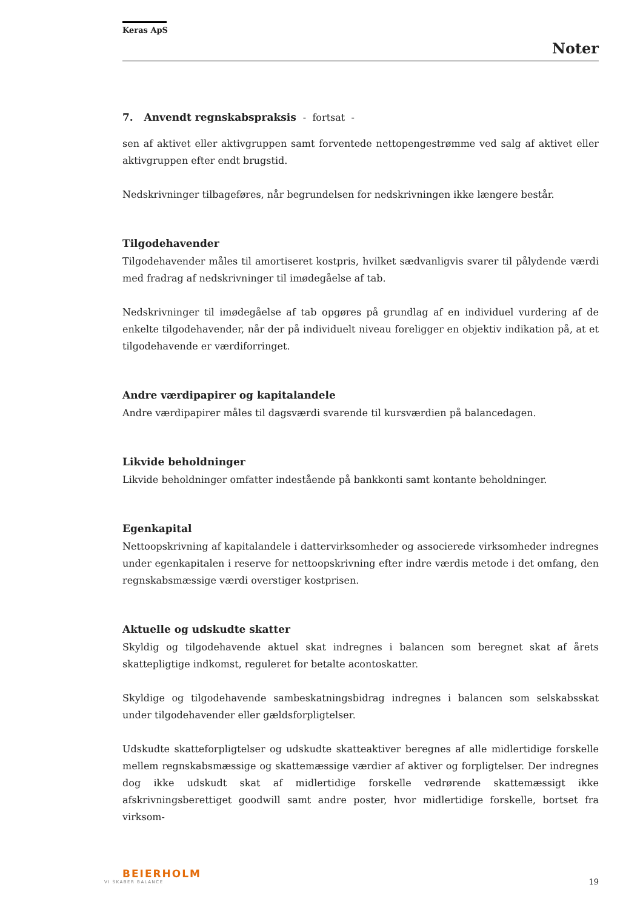Keras ApS
Noter
7. Anvendt regnskabspraksis - fortsat -
sen af aktivet eller aktivgruppen samt forventede nettopengestrømme ved salg af aktivet eller aktivgruppen efter endt brugstid.
Nedskrivninger tilbageføres, når begrundelsen for nedskrivningen ikke længere består.
Tilgodehavender
Tilgodehavender måles til amortiseret kostpris, hvilket sædvanligvis svarer til pålydende værdi med fradrag af nedskrivninger til imødegåelse af tab.
Nedskrivninger til imødegåelse af tab opgøres på grundlag af en individuel vurdering af de enkelte tilgodehavender, når der på individuelt niveau foreligger en objektiv indikation på, at et tilgodehavende er værdiforringet.
Andre værdipapirer og kapitalandele
Andre værdipapirer måles til dagsværdi svarende til kursværdien på balancedagen.
Likvide beholdninger
Likvide beholdninger omfatter indestående på bankkonti samt kontante beholdninger.
Egenkapital
Nettoopskrivning af kapitalandele i dattervirksomheder og associerede virksomheder indregnes under egenkapitalen i reserve for nettoopskrivning efter indre værdis metode i det omfang, den regnskabsmæssige værdi overstiger kostprisen.
Aktuelle og udskudte skatter
Skyldig og tilgodehavende aktuel skat indregnes i balancen som beregnet skat af årets skattepligtige indkomst, reguleret for betalte acontoskatter.
Skyldige og tilgodehavende sambeskatningsbidrag indregnes i balancen som selskabsskat under tilgodehavender eller gældsforpligtelser.
Udskudte skatteforpligtelser og udskudte skatteaktiver beregnes af alle midlertidige forskelle mellem regnskabsmæssige og skattemæssige værdier af aktiver og forpligtelser. Der indregnes dog ikke udskudt skat af midlertidige forskelle vedrørende skattemæssigt ikke afskrivningsberettiget goodwill samt andre poster, hvor midlertidige forskelle, bortset fra virksom-
BEIERHOLM
VI SKABER BALANCE
19